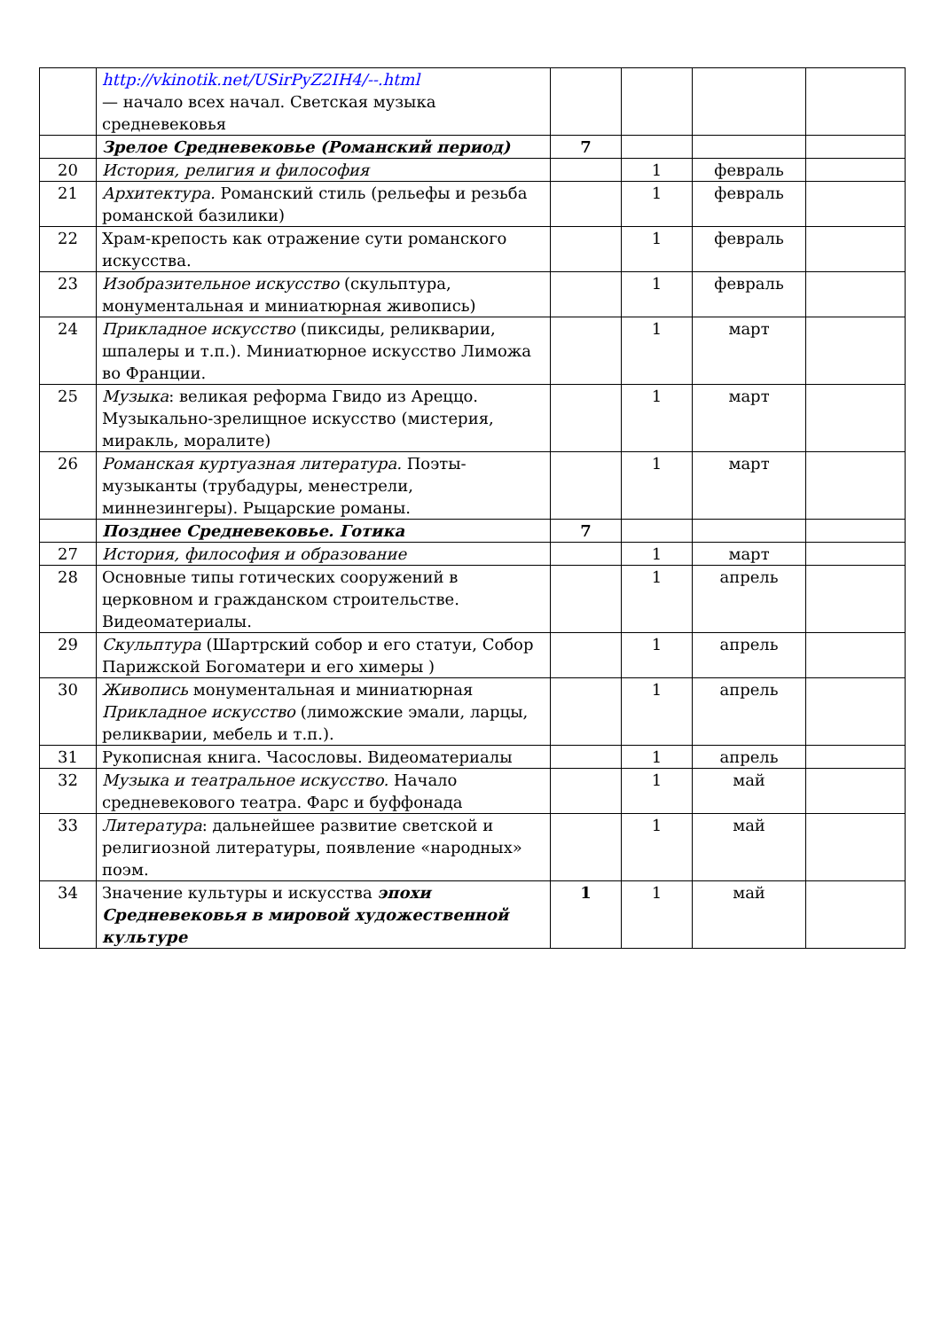| | http://vkinotik.net/USirPyZ2IH4/--.html — начало всех начал. Светская музыка средневековья | | | | |
| | Зрелое Средневековье (Романский период) | 7 | | | |
| 20 | История, религия и философия | | 1 | февраль | |
| 21 | Архитектура. Романский стиль (рельефы и резьба романской базилики) | | 1 | февраль | |
| 22 | Храм-крепость как отражение сути романского искусства. | | 1 | февраль | |
| 23 | Изобразительное искусство (скульптура, монументальная и миниатюрная живопись) | | 1 | февраль | |
| 24 | Прикладное искусство (пиксиды, реликварии, шпалеры и т.п.). Миниатюрное искусство Лиможа во Франции. | | 1 | март | |
| 25 | Музыка : великая реформа Гвидо из Ареццо. Музыкально-зрелищное искусство (мистерия, миракль, моралите) | | 1 | март | |
| 26 | Романская куртуазная литература. Поэты-музыканты (трубадуры, менестрели, миннезингеры). Рыцарские романы. | | 1 | март | |
| | Позднее Средневековье. Готика | 7 | | | |
| 27 | История, философия и образование | | 1 | март | |
| 28 | Основные типы готических сооружений в церковном и гражданском строительстве. Видеоматериалы. | | 1 | апрель | |
| 29 | Скульптура (Шартрский собор и его статуи, Собор Парижской Богоматери и его химеры ) | | 1 | апрель | |
| 30 | Живопись монументальная и миниатюрная Прикладное искусство (лиможские эмали, ларцы, реликварии, мебель и т.п.). | | 1 | апрель | |
| 31 | Рукописная книга. Часословы. Видеоматериалы | | 1 | апрель | |
| 32 | Музыка и театральное искусство. Начало средневекового театра. Фарс и буффонада | | 1 | май | |
| 33 | Литература : дальнейшее развитие светской и религиозной литературы, появление «народных» поэм. | | 1 | май | |
| 34 | Значение культуры и искусства эпохи Средневековья в мировой художественной культуре | 1 | 1 | май | |